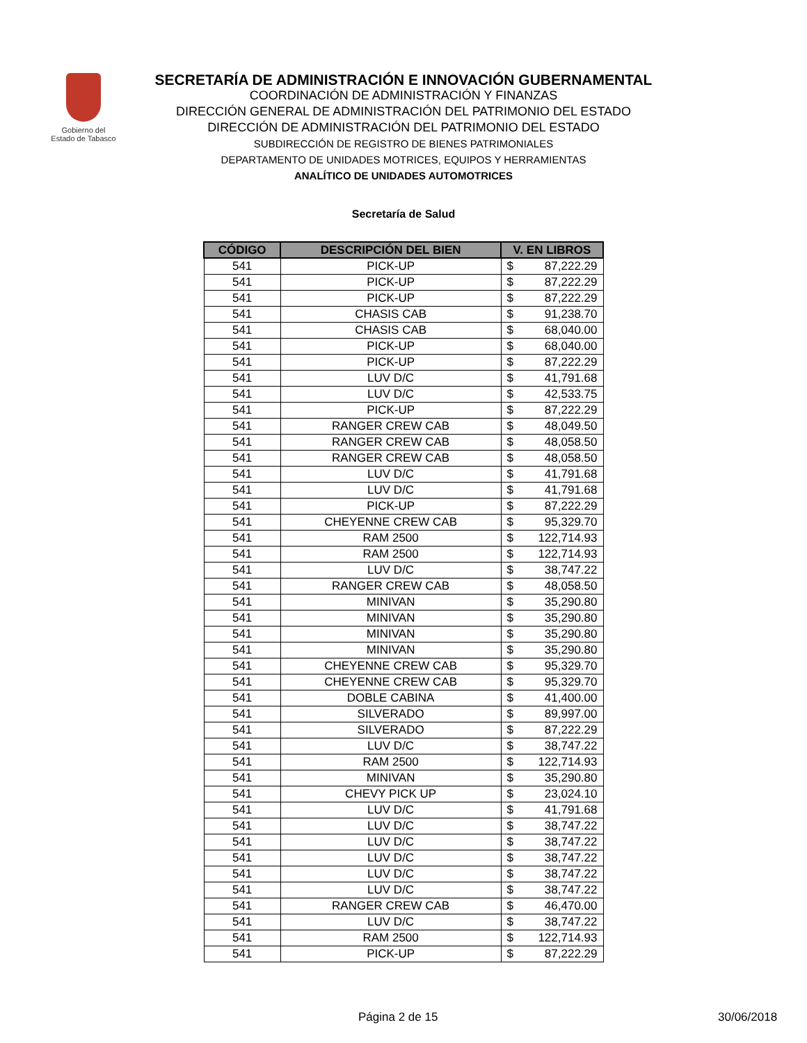Gobierno del
Estado de Tabasco
SECRETARÍA DE ADMINISTRACIÓN E INNOVACIÓN GUBERNAMENTAL
COORDINACIÓN DE ADMINISTRACIÓN Y FINANZAS
DIRECCIÓN GENERAL DE ADMINISTRACIÓN DEL PATRIMONIO DEL ESTADO
DIRECCIÓN DE ADMINISTRACIÓN DEL PATRIMONIO DEL ESTADO
SUBDIRECCIÓN DE REGISTRO DE BIENES PATRIMONIALES
DEPARTAMENTO DE UNIDADES MOTRICES, EQUIPOS Y HERRAMIENTAS
ANALÍTICO DE UNIDADES AUTOMOTRICES
Secretaría de Salud
| CÓDIGO | DESCRIPCIÓN DEL BIEN | V. EN LIBROS | |
| --- | --- | --- | --- |
| 541 | PICK-UP | $ | 87,222.29 |
| 541 | PICK-UP | $ | 87,222.29 |
| 541 | PICK-UP | $ | 87,222.29 |
| 541 | CHASIS CAB | $ | 91,238.70 |
| 541 | CHASIS CAB | $ | 68,040.00 |
| 541 | PICK-UP | $ | 68,040.00 |
| 541 | PICK-UP | $ | 87,222.29 |
| 541 | LUV D/C | $ | 41,791.68 |
| 541 | LUV D/C | $ | 42,533.75 |
| 541 | PICK-UP | $ | 87,222.29 |
| 541 | RANGER CREW CAB | $ | 48,049.50 |
| 541 | RANGER CREW CAB | $ | 48,058.50 |
| 541 | RANGER CREW CAB | $ | 48,058.50 |
| 541 | LUV D/C | $ | 41,791.68 |
| 541 | LUV D/C | $ | 41,791.68 |
| 541 | PICK-UP | $ | 87,222.29 |
| 541 | CHEYENNE CREW CAB | $ | 95,329.70 |
| 541 | RAM 2500 | $ | 122,714.93 |
| 541 | RAM 2500 | $ | 122,714.93 |
| 541 | LUV D/C | $ | 38,747.22 |
| 541 | RANGER CREW CAB | $ | 48,058.50 |
| 541 | MINIVAN | $ | 35,290.80 |
| 541 | MINIVAN | $ | 35,290.80 |
| 541 | MINIVAN | $ | 35,290.80 |
| 541 | MINIVAN | $ | 35,290.80 |
| 541 | CHEYENNE CREW CAB | $ | 95,329.70 |
| 541 | CHEYENNE CREW CAB | $ | 95,329.70 |
| 541 | DOBLE CABINA | $ | 41,400.00 |
| 541 | SILVERADO | $ | 89,997.00 |
| 541 | SILVERADO | $ | 87,222.29 |
| 541 | LUV D/C | $ | 38,747.22 |
| 541 | RAM 2500 | $ | 122,714.93 |
| 541 | MINIVAN | $ | 35,290.80 |
| 541 | CHEVY PICK UP | $ | 23,024.10 |
| 541 | LUV D/C | $ | 41,791.68 |
| 541 | LUV D/C | $ | 38,747.22 |
| 541 | LUV D/C | $ | 38,747.22 |
| 541 | LUV D/C | $ | 38,747.22 |
| 541 | LUV D/C | $ | 38,747.22 |
| 541 | LUV D/C | $ | 38,747.22 |
| 541 | RANGER CREW CAB | $ | 46,470.00 |
| 541 | LUV D/C | $ | 38,747.22 |
| 541 | RAM 2500 | $ | 122,714.93 |
| 541 | PICK-UP | $ | 87,222.29 |
Página 2 de 15 30/06/2018